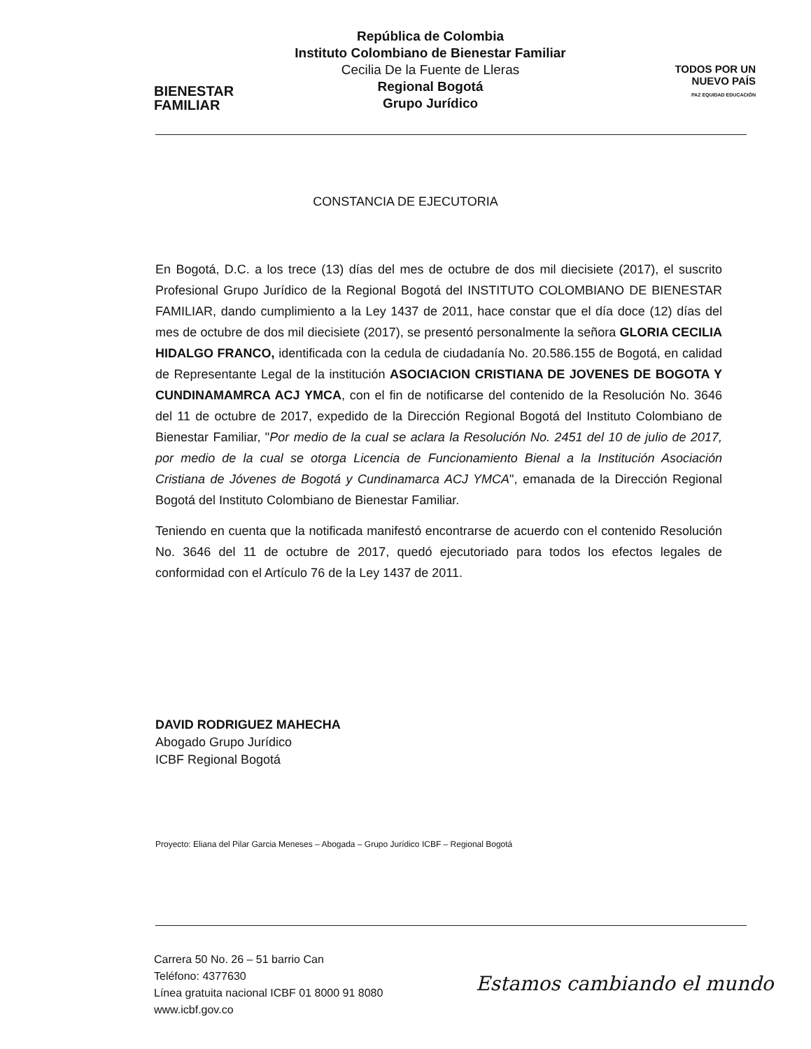BIENESTAR
FAMILIAR
República de Colombia
Instituto Colombiano de Bienestar Familiar
Cecilia De la Fuente de Lleras
Regional Bogotá
Grupo Jurídico
TODOS POR UN
NUEVO PAÍS
PAZ EQUIDAD EDUCACIÓN
CONSTANCIA DE EJECUTORIA
En Bogotá, D.C. a los trece (13) días del mes de octubre de dos mil diecisiete (2017), el suscrito Profesional Grupo Jurídico de la Regional Bogotá del INSTITUTO COLOMBIANO DE BIENESTAR FAMILIAR, dando cumplimiento a la Ley 1437 de 2011, hace constar que el día doce (12) días del mes de octubre de dos mil diecisiete (2017), se presentó personalmente la señora GLORIA CECILIA HIDALGO FRANCO, identificada con la cedula de ciudadanía No. 20.586.155 de Bogotá, en calidad de Representante Legal de la institución ASOCIACION CRISTIANA DE JOVENES DE BOGOTA Y CUNDINAMAMRCA ACJ YMCA, con el fin de notificarse del contenido de la Resolución No. 3646 del 11 de octubre de 2017, expedido de la Dirección Regional Bogotá del Instituto Colombiano de Bienestar Familiar, "Por medio de la cual se aclara la Resolución No. 2451 del 10 de julio de 2017, por medio de la cual se otorga Licencia de Funcionamiento Bienal a la Institución Asociación Cristiana de Jóvenes de Bogotá y Cundinamarca ACJ YMCA", emanada de la Dirección Regional Bogotá del Instituto Colombiano de Bienestar Familiar.
Teniendo en cuenta que la notificada manifestó encontrarse de acuerdo con el contenido Resolución No. 3646 del 11 de octubre de 2017, quedó ejecutoriado para todos los efectos legales de conformidad con el Artículo 76 de la Ley 1437 de 2011.
DAVID RODRIGUEZ MAHECHA
Abogado Grupo Jurídico
ICBF Regional Bogotá
Proyecto: Eliana del Pilar Garcia Meneses – Abogada – Grupo Jurídico ICBF – Regional Bogotá
Carrera 50 No. 26 – 51 barrio Can
Teléfono: 4377630
Línea gratuita nacional ICBF 01 8000 91 8080
www.icbf.gov.co
Estamos cambiando el mundo